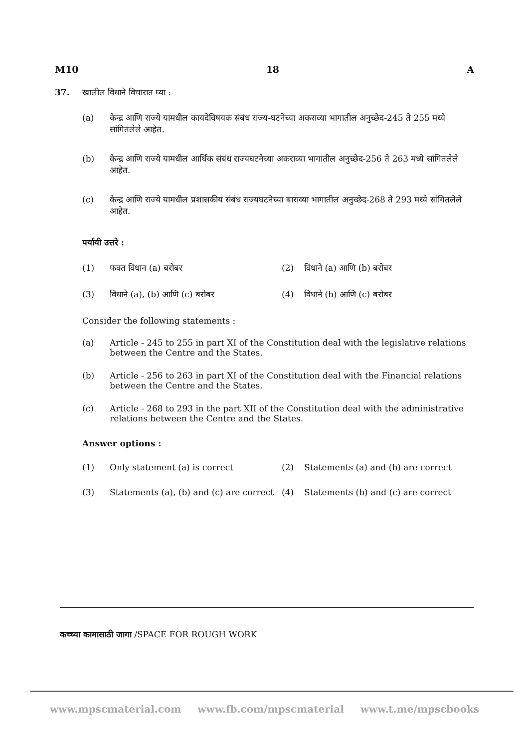M10 18 A
37. खालील विधाने विचारात घ्या :
(a) केन्द्र आणि राज्ये यामधील कायदेविषयक संबंध राज्य-घटनेच्या अकराव्या भागातील अनुच्छेद-245 ते 255 मध्ये सांगितलेले आहेत.
(b) केन्द्र आणि राज्ये यामधील आर्थिक संबंध राज्यघटनेच्या अकराव्या भागातील अनुच्छेद-256 ते 263 मध्ये सांगितलेले आहेत.
(c) केन्द्र आणि राज्ये यामधील प्रशासकीय संबंध राज्यघटनेच्या बाराव्या भागातील अनुच्छेद-268 ते 293 मध्ये सांगितलेले आहेत.
पर्यायी उत्तरे :
| (1) | फक्त विधान (a) बरोबर | (2) | विधाने (a) आणि (b) बरोबर |
| (3) | विधाने (a), (b) आणि (c) बरोबर | (4) | विधाने (b) आणि (c) बरोबर |
Consider the following statements :
(a) Article - 245 to 255 in part XI of the Constitution deal with the legislative relations between the Centre and the States.
(b) Article - 256 to 263 in part XI of the Constitution deal with the Financial relations between the Centre and the States.
(c) Article - 268 to 293 in the part XII of the Constitution deal with the administrative relations between the Centre and the States.
Answer options :
| (1) | Only statement (a) is correct | (2) | Statements (a) and (b) are correct |
| (3) | Statements (a), (b) and (c) are correct | (4) | Statements (b) and (c) are correct |
कच्च्या कामासाठी जागा /SPACE FOR ROUGH WORK
www.mpscmaterial.com www.fb.com/mpscmaterial www.t.me/mpscbooks